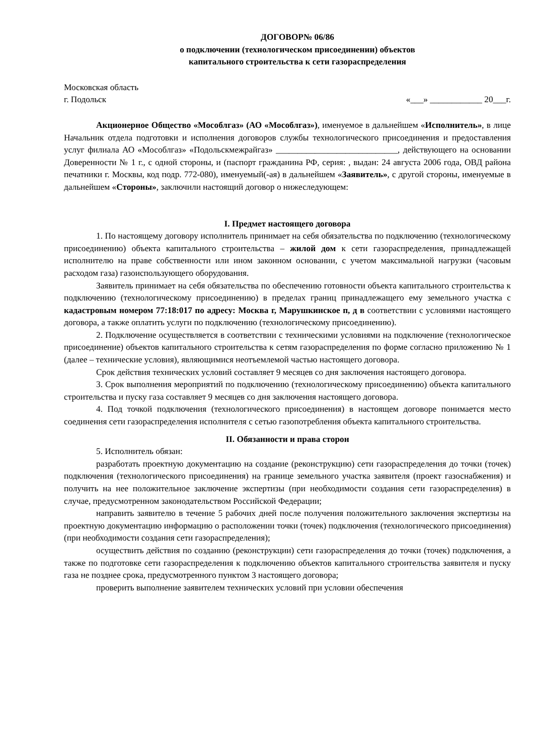ДОГОВОР№ 06/86
о подключении (технологическом присоединении) объектов
капитального строительства к сети газораспределения
Московская область
г. Подольск «___» ____________ 20___г.
Акционерное Общество «Мособлгаз» (АО «Мособлгаз»), именуемое в дальнейшем «Исполнитель», в лице Начальник отдела подготовки и исполнения договоров службы технологического присоединения и предоставления услуг филиала АО «Мособлгаз» «Подольскмежрайгаз» ____________________________, действующего на основании Доверенности № 1 г., с одной стороны, и (паспорт гражданина РФ, серия: , выдан: 24 августа 2006 года, ОВД района печатники г. Москвы, код подр. 772-080), именуемый(-ая) в дальнейшем «Заявитель», с другой стороны, именуемые в дальнейшем «Стороны», заключили настоящий договор о нижеследующем:
I. Предмет настоящего договора
1. По настоящему договору исполнитель принимает на себя обязательства по подключению (технологическому присоединению) объекта капитального строительства – жилой дом к сети газораспределения, принадлежащей исполнителю на праве собственности или ином законном основании, с учетом максимальной нагрузки (часовым расходом газа) газоиспользующего оборудования.
Заявитель принимает на себя обязательства по обеспечению готовности объекта капитального строительства к подключению (технологическому присоединению) в пределах границ принадлежащего ему земельного участка с кадастровым номером 77:18:017 по адресу: Москва г, Марушкинское п, д в соответствии с условиями настоящего договора, а также оплатить услуги по подключению (технологическому присоединению).
2. Подключение осуществляется в соответствии с техническими условиями на подключение (технологическое присоединение) объектов капитального строительства к сетям газораспределения по форме согласно приложению № 1 (далее – технические условия), являющимися неотъемлемой частью настоящего договора.
Срок действия технических условий составляет 9 месяцев со дня заключения настоящего договора.
3. Срок выполнения мероприятий по подключению (технологическому присоединению) объекта капитального строительства и пуску газа составляет 9 месяцев со дня заключения настоящего договора.
4. Под точкой подключения (технологического присоединения) в настоящем договоре понимается место соединения сети газораспределения исполнителя с сетью газопотребления объекта капитального строительства.
II. Обязанности и права сторон
5. Исполнитель обязан:
разработать проектную документацию на создание (реконструкцию) сети газораспределения до точки (точек) подключения (технологического присоединения) на границе земельного участка заявителя (проект газоснабжения) и получить на нее положительное заключение экспертизы (при необходимости создания сети газораспределения) в случае, предусмотренном законодательством Российской Федерации;
направить заявителю в течение 5 рабочих дней после получения положительного заключения экспертизы на проектную документацию информацию о расположении точки (точек) подключения (технологического присоединения) (при необходимости создания сети газораспределения);
осуществить действия по созданию (реконструкции) сети газораспределения до точки (точек) подключения, а также по подготовке сети газораспределения к подключению объектов капитального строительства заявителя и пуску газа не позднее срока, предусмотренного пунктом 3 настоящего договора;
проверить выполнение заявителем технических условий при условии обеспечения